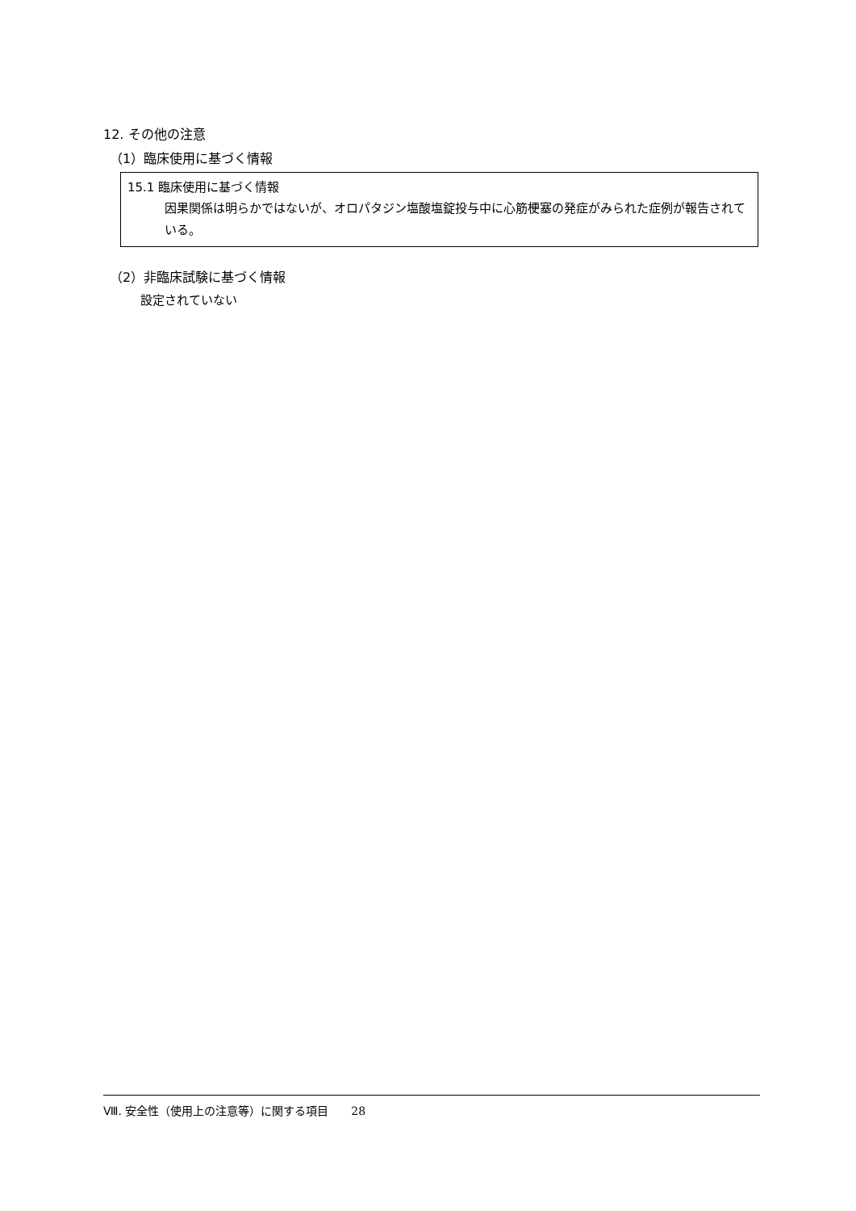12. その他の注意
（1）臨床使用に基づく情報
15.1 臨床使用に基づく情報
因果関係は明らかではないが、オロパタジン塩酸塩錠投与中に心筋梗塞の発症がみられた症例が報告されている。
（2）非臨床試験に基づく情報
設定されていない
Ⅷ. 安全性（使用上の注意等）に関する項目　　28